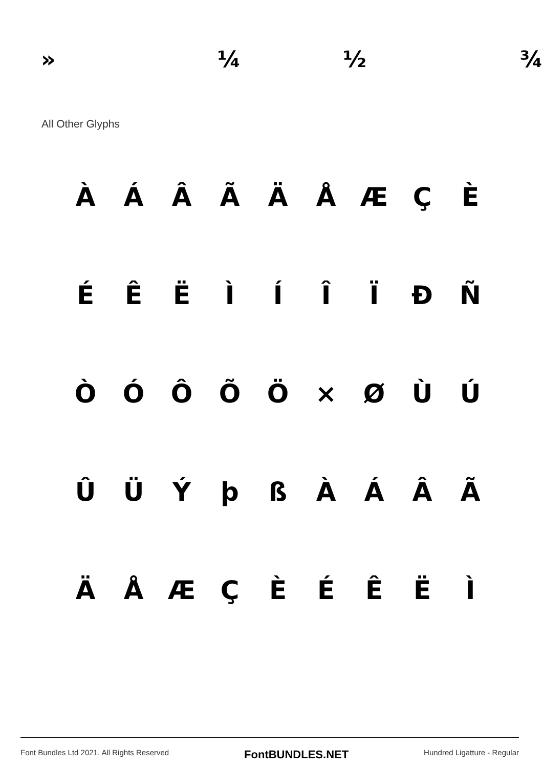» ¼ ½ ¾
All Other Glyphs
À Á Â Ã Ä Å Æ Ç È
É Ê Ë Ì Í Î Ï Đ Ñ
Ò Ó Ô Õ Ö × Ø Ù Ú
Û Ü Ý þ ß À Á Â Ã
Ä Å Æ Ç È É Ê Ë Ì
Font Bundles Ltd 2021. All Rights Reserved FontBUNDLES.NET Hundred Ligatture - Regular